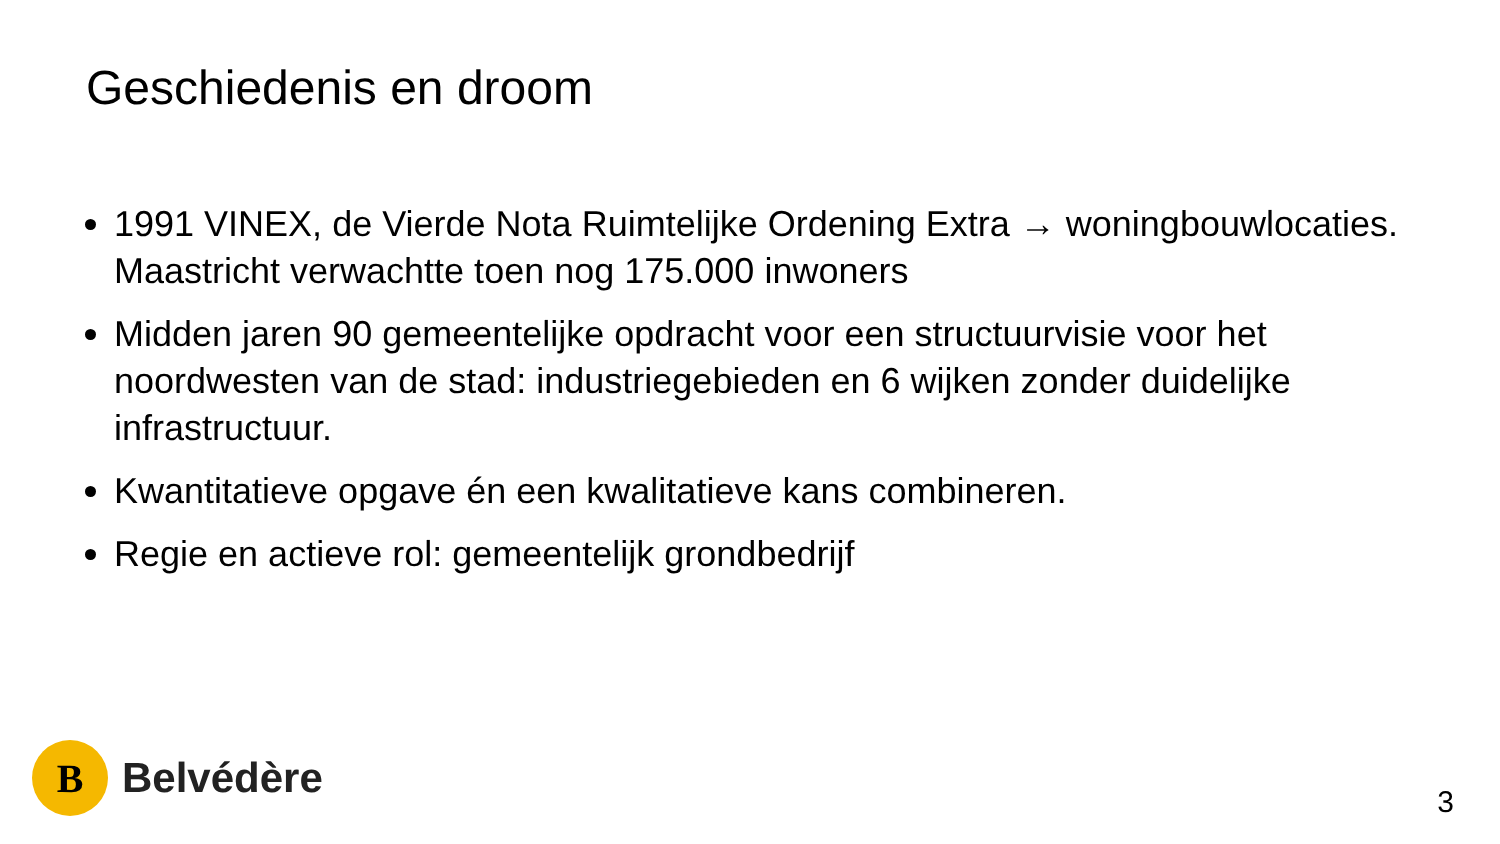Geschiedenis en droom
1991 VINEX, de Vierde Nota Ruimtelijke Ordening Extra → woningbouwlocaties. Maastricht verwachtte toen nog 175.000 inwoners
Midden jaren 90 gemeentelijke opdracht voor een structuurvisie voor het noordwesten van de stad: industriegebieden en 6 wijken zonder duidelijke infrastructuur.
Kwantitatieve opgave én een kwalitatieve kans combineren.
Regie en actieve rol: gemeentelijk grondbedrijf
B
Belvédère
3